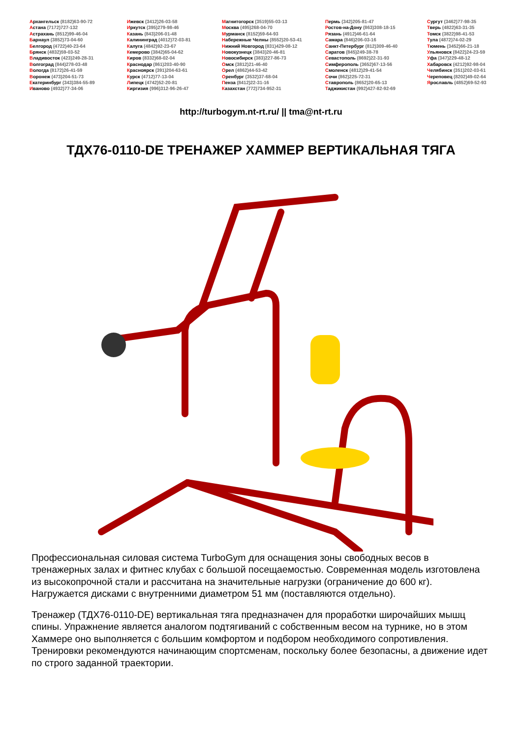Архангельск (8182)63-90-72
Астана (7172)727-132
Астрахань (8512)99-46-04
Барнаул (3852)73-04-60
Белгород (4722)40-23-64
Брянск (4832)59-03-52
Владивосток (423)249-28-31
Волгоград (844)278-03-48
Вологда (8172)26-41-59
Воронеж (473)204-51-73
Екатеринбург (343)384-55-89
Иваново (4932)77-34-06
Ижевск (3412)26-03-58
Иркутск (395)279-98-46
Казань (843)206-01-48
Калининград (4012)72-03-81
Калуга (4842)92-23-67
Кемерово (3842)65-04-62
Киров (8332)68-02-04
Краснодар (861)203-40-90
Красноярск (391)204-63-61
Курск (4712)77-13-04
Липецк (4742)52-20-81
Киргизия (996)312-96-26-47
Магнитогорск (3519)55-03-13
Москва (495)268-04-70
Мурманск (8152)59-64-93
Набережные Челны (8552)20-53-41
Нижний Новгород (831)429-08-12
Новокузнецк (3843)20-46-81
Новосибирск (383)227-86-73
Омск (3812)21-46-40
Орел (4862)44-53-42
Оренбург (3532)37-68-04
Пенза (8412)22-31-16
Казахстан (772)734-952-31
Пермь (342)205-81-47
Ростов-на-Дону (863)308-18-15
Рязань (4912)46-61-64
Самара (846)206-03-16
Санкт-Петербург (812)309-46-40
Саратов (845)249-38-78
Севастополь (8692)22-31-93
Симферополь (3652)67-13-56
Смоленск (4812)29-41-54
Сочи (862)225-72-31
Ставрополь (8652)20-65-13
Таджикистан (992)427-82-92-69
Сургут (3462)77-98-35
Тверь (4822)63-31-35
Томск (3822)98-41-53
Тула (4872)74-02-29
Тюмень (3452)66-21-18
Ульяновск (8422)24-23-59
Уфа (347)229-48-12
Хабаровск (4212)92-98-04
Челябинск (351)202-03-61
Череповец (8202)49-02-64
Ярославль (4852)69-52-93
http://turbogym.nt-rt.ru/ || tma@nt-rt.ru
ТДХ76-0110-DE ТРЕНАЖЕР ХАММЕР ВЕРТИКАЛЬНАЯ ТЯГА
Профессиональная силовая система TurboGym для оснащения зоны свободных весов в тренажерных залах и фитнес клубах с большой посещаемостью. Современная модель изготовлена из высокопрочной стали и рассчитана на значительные нагрузки (ограничение до 600 кг). Нагружается дисками с внутренними диаметром 51 мм (поставляются отдельно).
Тренажер (ТДХ76-0110-DE) вертикальная тяга предназначен для проработки широчайших мышц спины. Упражнение является аналогом подтягиваний с собственным весом на турнике, но в этом Хаммере оно выполняется с большим комфортом и подбором необходимого сопротивления. Тренировки рекомендуются начинающим спортсменам, поскольку более безопасны, а движение идет по строго заданной траектории.